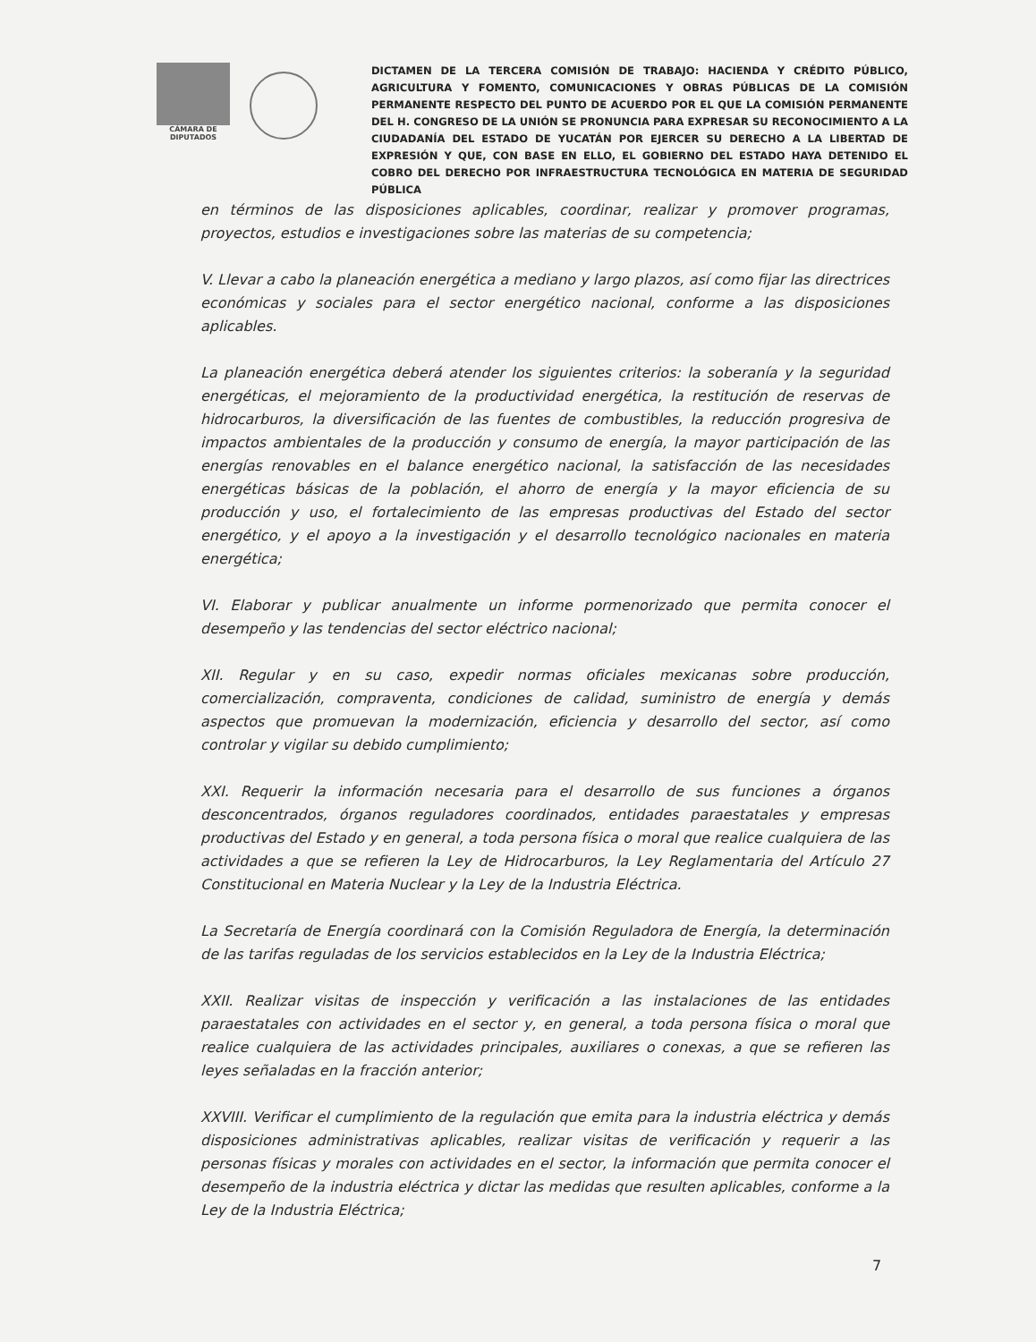CÁMARA DE
DIPUTADOS
DICTAMEN DE LA TERCERA COMISIÓN DE TRABAJO: HACIENDA Y CRÉDITO PÚBLICO, AGRICULTURA Y FOMENTO, COMUNICACIONES Y OBRAS PÚBLICAS DE LA COMISIÓN PERMANENTE RESPECTO DEL PUNTO DE ACUERDO POR EL QUE LA COMISIÓN PERMANENTE DEL H. CONGRESO DE LA UNIÓN SE PRONUNCIA PARA EXPRESAR SU RECONOCIMIENTO A LA CIUDADANÍA DEL ESTADO DE YUCATÁN POR EJERCER SU DERECHO A LA LIBERTAD DE EXPRESIÓN Y QUE, CON BASE EN ELLO, EL GOBIERNO DEL ESTADO HAYA DETENIDO EL COBRO DEL DERECHO POR INFRAESTRUCTURA TECNOLÓGICA EN MATERIA DE SEGURIDAD PÚBLICA
en términos de las disposiciones aplicables, coordinar, realizar y promover programas, proyectos, estudios e investigaciones sobre las materias de su competencia;
V. Llevar a cabo la planeación energética a mediano y largo plazos, así como fijar las directrices económicas y sociales para el sector energético nacional, conforme a las disposiciones aplicables.
La planeación energética deberá atender los siguientes criterios: la soberanía y la seguridad energéticas, el mejoramiento de la productividad energética, la restitución de reservas de hidrocarburos, la diversificación de las fuentes de combustibles, la reducción progresiva de impactos ambientales de la producción y consumo de energía, la mayor participación de las energías renovables en el balance energético nacional, la satisfacción de las necesidades energéticas básicas de la población, el ahorro de energía y la mayor eficiencia de su producción y uso, el fortalecimiento de las empresas productivas del Estado del sector energético, y el apoyo a la investigación y el desarrollo tecnológico nacionales en materia energética;
VI. Elaborar y publicar anualmente un informe pormenorizado que permita conocer el desempeño y las tendencias del sector eléctrico nacional;
XII. Regular y en su caso, expedir normas oficiales mexicanas sobre producción, comercialización, compraventa, condiciones de calidad, suministro de energía y demás aspectos que promuevan la modernización, eficiencia y desarrollo del sector, así como controlar y vigilar su debido cumplimiento;
XXI. Requerir la información necesaria para el desarrollo de sus funciones a órganos desconcentrados, órganos reguladores coordinados, entidades paraestatales y empresas productivas del Estado y en general, a toda persona física o moral que realice cualquiera de las actividades a que se refieren la Ley de Hidrocarburos, la Ley Reglamentaria del Artículo 27 Constitucional en Materia Nuclear y la Ley de la Industria Eléctrica.
La Secretaría de Energía coordinará con la Comisión Reguladora de Energía, la determinación de las tarifas reguladas de los servicios establecidos en la Ley de la Industria Eléctrica;
XXII. Realizar visitas de inspección y verificación a las instalaciones de las entidades paraestatales con actividades en el sector y, en general, a toda persona física o moral que realice cualquiera de las actividades principales, auxiliares o conexas, a que se refieren las leyes señaladas en la fracción anterior;
XXVIII. Verificar el cumplimiento de la regulación que emita para la industria eléctrica y demás disposiciones administrativas aplicables, realizar visitas de verificación y requerir a las personas físicas y morales con actividades en el sector, la información que permita conocer el desempeño de la industria eléctrica y dictar las medidas que resulten aplicables, conforme a la Ley de la Industria Eléctrica;
7